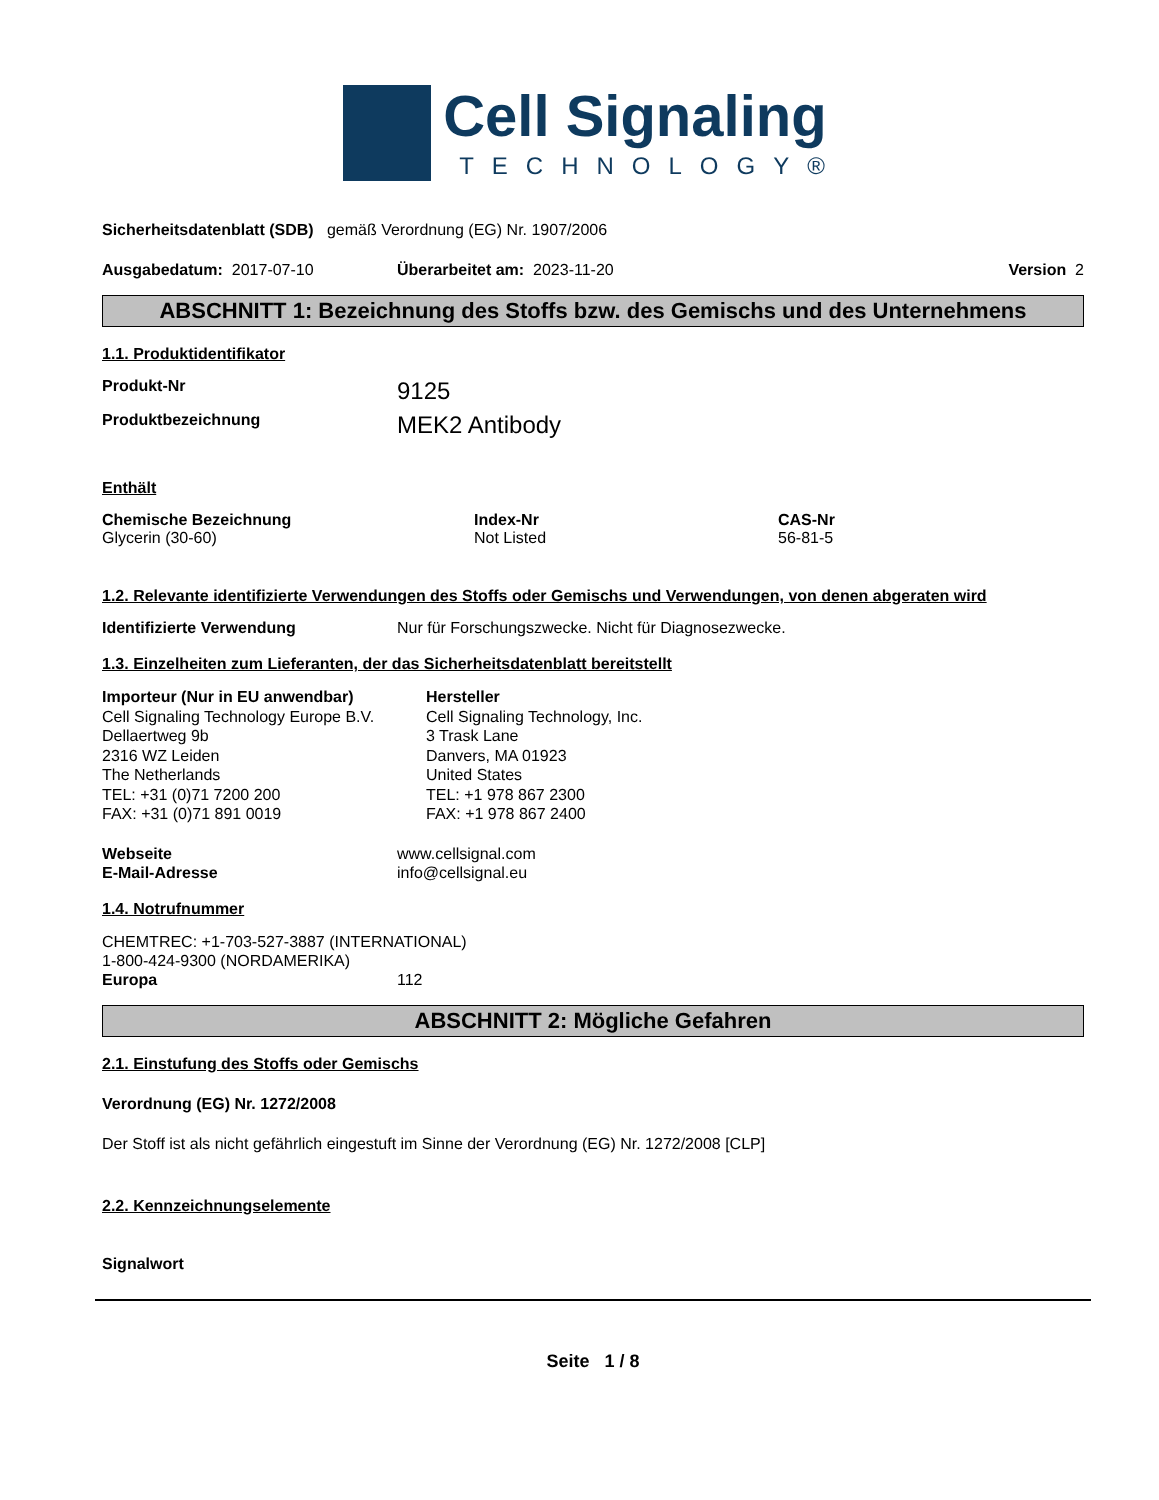Cell Signaling
TECHNOLOGY®
Sicherheitsdatenblatt (SDB) gemäß Verordnung (EG) Nr. 1907/2006
Ausgabedatum: 2017-07-10 Überarbeitet am: 2023-11-20 Version 2
ABSCHNITT 1: Bezeichnung des Stoffs bzw. des Gemischs und des Unternehmens
1.1. Produktidentifikator
Produkt-Nr
9125
Produktbezeichnung
MEK2 Antibody
Enthält
Chemische Bezeichnung
Glycerin (30-60)
Index-Nr
Not Listed
CAS-Nr
56-81-5
1.2. Relevante identifizierte Verwendungen des Stoffs oder Gemischs und Verwendungen, von denen abgeraten wird
Identifizierte Verwendung Nur für Forschungszwecke. Nicht für Diagnosezwecke.
1.3. Einzelheiten zum Lieferanten, der das Sicherheitsdatenblatt bereitstellt
Importeur (Nur in EU anwendbar)
Cell Signaling Technology Europe B.V.
Dellaertweg 9b
2316 WZ Leiden
The Netherlands
TEL: +31 (0)71 7200 200
FAX: +31 (0)71 891 0019
Hersteller
Cell Signaling Technology, Inc.
3 Trask Lane
Danvers, MA 01923
United States
TEL: +1 978 867 2300
FAX: +1 978 867 2400
Webseite
E-Mail-Adresse
www.cellsignal.com
info@cellsignal.eu
1.4. Notrufnummer
CHEMTREC: +1-703-527-3887 (INTERNATIONAL)
1-800-424-9300 (NORDAMERIKA)
Europa 112
ABSCHNITT 2: Mögliche Gefahren
2.1. Einstufung des Stoffs oder Gemischs
Verordnung (EG) Nr. 1272/2008
Der Stoff ist als nicht gefährlich eingestuft im Sinne der Verordnung (EG) Nr. 1272/2008 [CLP]
2.2. Kennzeichnungselemente
Signalwort
Seite 1 / 8